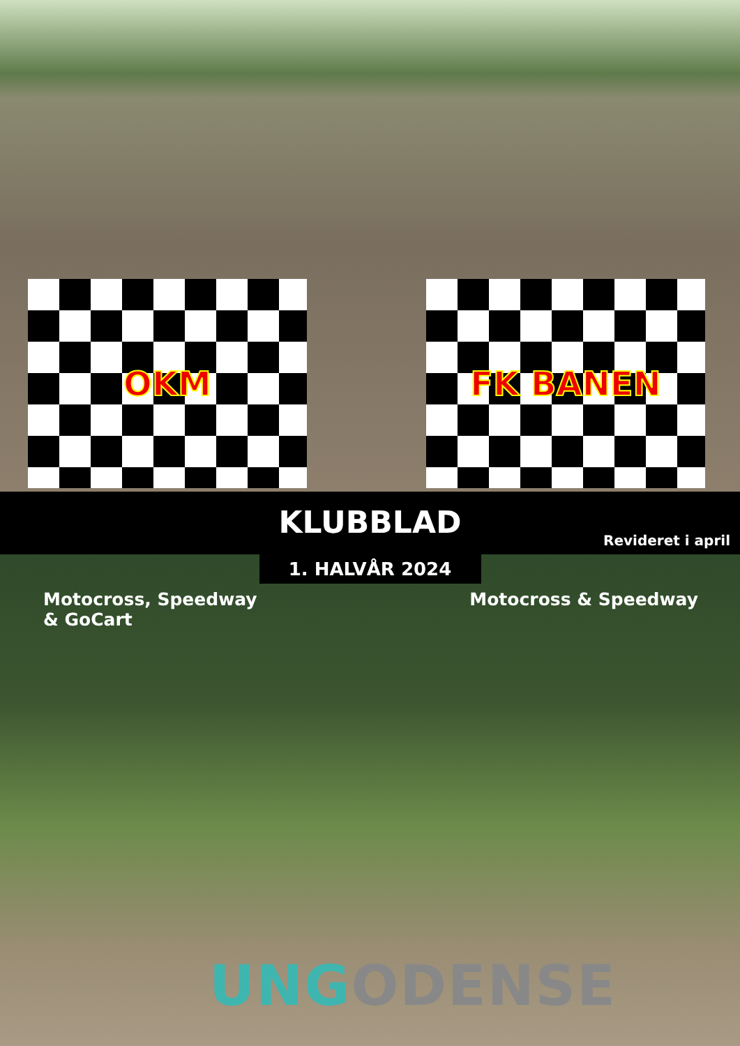OKM FK BANEN
KLUBBLAD
Revideret i april
1. HALVÅR 2024
Motocross, Speedway
& GoCart
Motocross & Speedway
UNG ODENSE